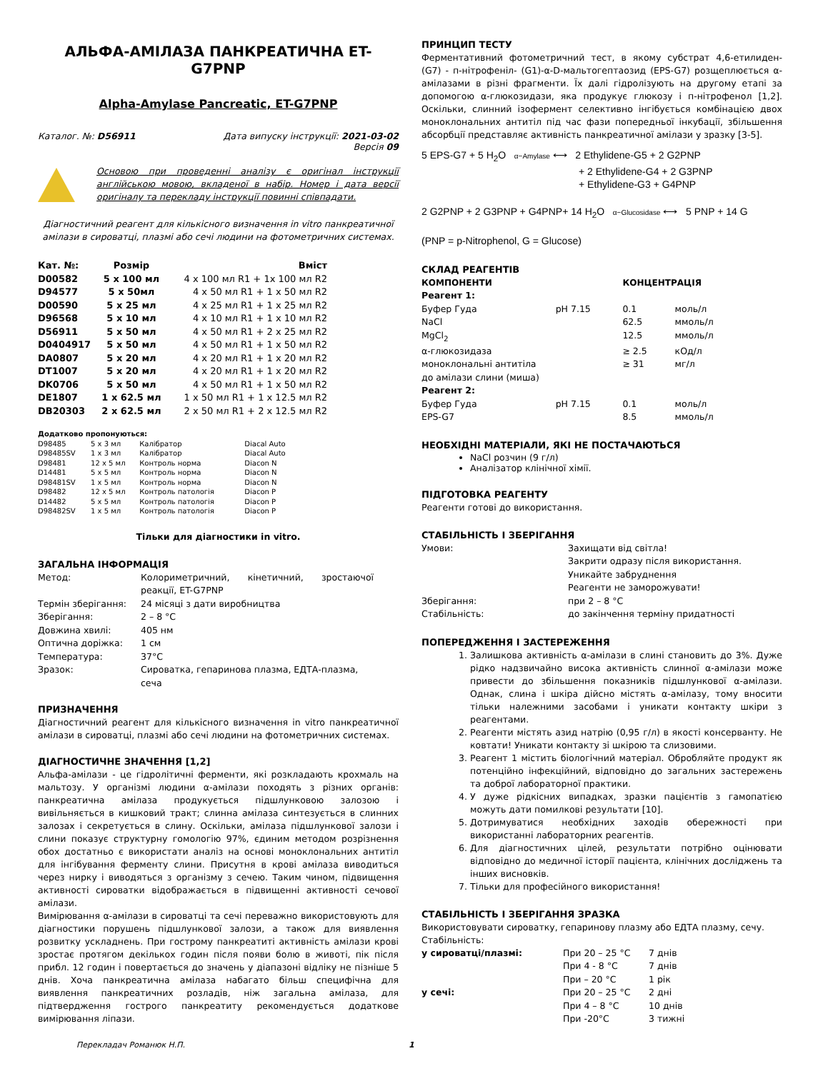АЛЬФА-АМІЛАЗА ПАНКРЕАТИЧНА ET-G7PNP
Alpha-Amylase Pancreatic, ET-G7PNP
Каталог. №: D56911 Дата випуску інструкції: 2021-03-02
Версія 09
Основою при проведенні аналізу є оригінал інструкції англійською мовою, вкладеної в набір. Номер і дата версії оригіналу та перекладу інструкції повинні співпадати.
Діагностичний реагент для кількісного визначення in vitro панкреатичної амілази в сироватці, плазмі або сечі людини на фотометричних системах.
| Кат. №: | Розмір | Вміст |
| --- | --- | --- |
| D00582 | 5 x 100 мл | 4 x 100 мл R1 + 1x 100 мл R2 |
| D94577 | 5 x 50мл | 4 x 50 мл R1 + 1 x 50 мл R2 |
| D00590 | 5 x 25 мл | 4 x 25 мл R1 + 1 x 25 мл R2 |
| D96568 | 5 x 10 мл | 4 x 10 мл R1 + 1 x 10 мл R2 |
| D56911 | 5 x 50 мл | 4 x 50 мл R1 + 2 x 25 мл R2 |
| D0404917 | 5 x 50 мл | 4 x 50 мл R1 + 1 x 50 мл R2 |
| DA0807 | 5 x 20 мл | 4 x 20 мл R1 + 1 x 20 мл R2 |
| DT1007 | 5 x 20 мл | 4 x 20 мл R1 + 1 x 20 мл R2 |
| DK0706 | 5 x 50 мл | 4 x 50 мл R1 + 1 x 50 мл R2 |
| DE1807 | 1 x 62.5 мл | 1 x 50 мл R1 + 1 x 12.5 мл R2 |
| DB20303 | 2 x 62.5 мл | 2 x 50 мл R1 + 2 x 12.5 мл R2 |
| Додатково пропонуються: | | | |
| --- | --- | --- | --- |
| D98485 | 5 x 3 мл | Калібратор | Diacal Auto |
| D98485SV | 1 x 3 мл | Калібратор | Diacal Auto |
| D98481 | 12 x 5 мл | Контроль норма | Diacon N |
| D14481 | 5 x 5 мл | Контроль норма | Diacon N |
| D98481SV | 1 x 5 мл | Контроль норма | Diacon N |
| D98482 | 12 x 5 мл | Контроль патологія | Diacon P |
| D14482 | 5 x 5 мл | Контроль патологія | Diacon P |
| D98482SV | 1 x 5 мл | Контроль патологія | Diacon P |
Тільки для діагностики in vitro.
ЗАГАЛЬНА ІНФОРМАЦІЯ
| Метод: | Колориметричний, кінетичний, зростаючої реакції, ET-G7PNP |
| Термін зберігання: | 24 місяці з дати виробництва |
| Зберігання: | 2 – 8 °C |
| Довжина хвилі: | 405 нм |
| Оптична доріжка: | 1 см |
| Температура: | 37°C |
| Зразок: | Сироватка, гепаринова плазма, ЕДТА-плазма, сеча |
ПРИЗНАЧЕННЯ
Діагностичний реагент для кількісного визначення in vitro панкреатичної амілази в сироватці, плазмі або сечі людини на фотометричних системах.
ДІАГНОСТИЧНЕ ЗНАЧЕННЯ [1,2]
Альфа-амілази - це гідролітичні ферменти, які розкладають крохмаль на мальтозу. У організмі людини α-амілази походять з різних органів: панкреатична амілаза продукується підшлунковою залозою і вивільняється в кишковий тракт; слинна амілаза синтезується в слинних залозах і секретується в слину. Оскільки, амілаза підшлункової залози і слини показує структурну гомологію 97%, єдиним методом розрізнення обох достатньо є використати аналіз на основі моноклональних антитіл для інгібування ферменту слини. Присутня в крові амілаза виводиться через нирку і виводяться з організму з сечею. Таким чином, підвищення активності сироватки відображається в підвищенні активності сечової амілази.
Вимірювання α-амілази в сироватці та сечі переважно використовують для діагностики порушень підшлункової залози, а також для виявлення розвитку ускладнень. При гострому панкреатиті активність амілази крові зростає протягом декількох годин після появи болю в животі, пік після прибл. 12 годин і повертається до значень у діапазоні відліку не пізніше 5 днів. Хоча панкреатична амілаза набагато більш специфічна для виявлення панкреатичних розладів, ніж загальна амілаза, для підтвердження гострого панкреатиту рекомендується додаткове вимірювання ліпази.
ПРИНЦИП ТЕСТУ
Ферментативний фотометричний тест, в якому субстрат 4,6-етилиден- (G7) - п-нітрофеніл- (G1)-α-D-мальтогептаозид (EPS-G7) розщеплюється α-амілазами в різні фрагменти. Їх далі гідролізують на другому етапі за допомогою α-глюкозидази, яка продукує глюкозу і п-нітрофенол [1,2]. Оскільки, слинний ізофермент селективно інгібується комбінацією двох моноклональних антитіл під час фази попередньої інкубації, збільшення абсорбції представляє активність панкреатичної амілази у зразку [3-5].
5 EPS-G7 + 5 H<sub>2</sub>O α−Amylase ⟷ 2 Ethylidene-G5 + 2 G2PNP
+ 2 Ethylidene-G4 + 2 G3PNP
+ Ethylidene-G3 + G4PNP
2 G2PNP + 2 G3PNP + G4PNP+ 14 H<sub>2</sub>O α−Glucosidase ⟷ 5 PNP + 14 G
(PNP = p-Nitrophenol, G = Glucose)
СКЛАД РЕАГЕНТІВ
| КОМПОНЕНТИ | | КОНЦЕНТРАЦІЯ | |
| --- | --- | --- | --- |
| Реагент 1: | | | |
| Буфер Гуда | pH 7.15 | 0.1 | моль/л |
| NaCl | | 62.5 | ммоль/л |
| MgCl<sub>2</sub> | | 12.5 | ммоль/л |
| α-глюкозидаза | | ≥ 2.5 | кОд/л |
| моноклональні антитіла до амілази слини (миша) | | ≥ 31 | мг/л |
| Реагент 2: | | | |
| Буфер Гуда | pH 7.15 | 0.1 | моль/л |
| EPS-G7 | | 8.5 | ммоль/л |
НЕОБХІДНІ МАТЕРІАЛИ, ЯКІ НЕ ПОСТАЧАЮТЬСЯ
NaCl розчин (9 г/л)
Аналізатор клінічної хімії.
ПІДГОТОВКА РЕАГЕНТУ
Реагенти готові до використання.
СТАБІЛЬНІСТЬ І ЗБЕРІГАННЯ
| Умови: | Захищати від світла! Закрити одразу після використання. Уникайте забруднення Реагенти не заморожувати! |
| Зберігання: | при 2 – 8 °C |
| Стабільність: | до закінчення терміну придатності |
ПОПЕРЕДЖЕННЯ І ЗАСТЕРЕЖЕННЯ
1. Залишкова активність α-амілази в слині становить до 3%. Дуже рідко надзвичайно висока активність слинної α-амілази може привести до збільшення показників підшлункової α-амілази. Однак, слина і шкіра дійсно містять α-амілазу, тому вносити тільки належними засобами і уникати контакту шкіри з реагентами.
2. Реагенти містять азид натрію (0,95 г/л) в якості консерванту. Не ковтати! Уникати контакту зі шкірою та слизовими.
3. Реагент 1 містить біологічний матеріал. Обробляйте продукт як потенційно інфекційний, відповідно до загальних застережень та доброї лабораторної практики.
4. У дуже рідкісних випадках, зразки пацієнтів з гамопатією можуть дати помилкові результати [10].
5. Дотримуватися необхідних заходів обережності при використанні лабораторних реагентів.
6. Для діагностичних цілей, результати потрібно оцінювати відповідно до медичної історії пацієнта, клінічних досліджень та інших висновків.
7. Тільки для професійного використання!
СТАБІЛЬНІСТЬ І ЗБЕРІГАННЯ ЗРАЗКА
Використовувати сироватку, гепаринову плазму або ЕДТА плазму, сечу.
Стабільність:
| у сироватці/плазмі: | При 20 – 25 °C | 7 днів |
| | При 4 - 8 °C | 7 днів |
| | При – 20 °C | 1 рік |
| у сечі: | При 20 – 25 °C | 2 дні |
| | При 4 – 8 °C | 10 днів |
| | При -20°C | 3 тижні |
Перекладач Романюк Н.П. 1